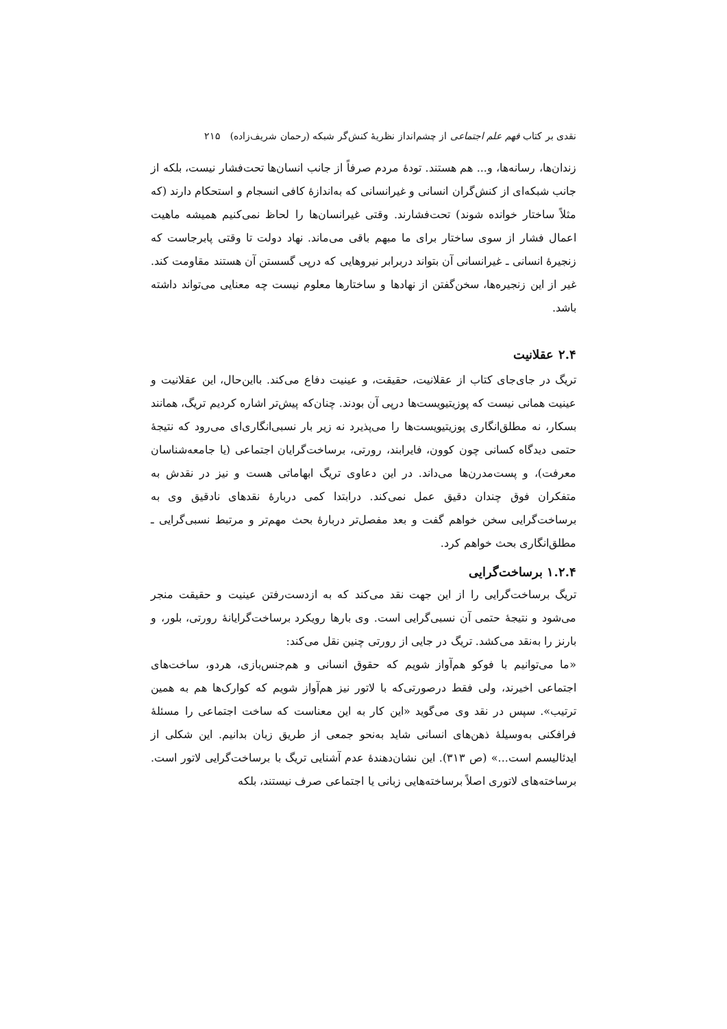نقدی بر کتاب فهم علم اجتماعی از چشم‌انداز نظریهٔ کنش‌گر شبکه (رحمان شریف‌زاده) ۲۱۵
زندان‌ها، رسانه‌ها، و... هم هستند. تودهٔ مردم صرفاً از جانب انسان‌ها تحت‌فشار نیست، بلکه از جانب شبکه‌ای از کنش‌گران انسانی و غیرانسانی که به‌اندازهٔ کافی انسجام و استحکام دارند (که مثلاً ساختار خوانده شوند) تحت‌فشارند. وقتی غیرانسان‌ها را لحاظ نمی‌کنیم همیشه ماهیت اعمال فشار از سوی ساختار برای ما مبهم باقی می‌ماند. نهاد دولت تا وقتی پابرجاست که زنجیرهٔ انسانی ـ غیرانسانی آن بتواند دربرابر نیروهایی که درپی گسستن آن هستند مقاومت کند. غیر از این زنجیره‌ها، سخن‌گفتن از نهادها و ساختارها معلوم نیست چه معنایی می‌تواند داشته باشد.
۲.۴ عقلانیت
تریگ در جای‌جای کتاب از عقلانیت، حقیقت، و عینیت دفاع می‌کند. بااین‌حال، این عقلانیت و عینیت همانی نیست که پوزیتیویست‌ها درپی آن بودند. چنان‌که پیش‌تر اشاره کردیم تریگ، همانند بسکار، نه مطلق‌انگاری پوزیتیویست‌ها را می‌پذیرد نه زیر بار نسبی‌انگاری‌ای می‌رود که نتیجهٔ حتمی دیدگاه کسانی چون کوون، فایرابند، رورتی، برساخت‌گرایان اجتماعی (یا جامعه‌شناسان معرفت)، و پست‌مدرن‌ها می‌داند. در این دعاوی تریگ ابهاماتی هست و نیز در نقدش به متفکران فوق چندان دقیق عمل نمی‌کند. درابتدا کمی دربارهٔ نقدهای نادقیق وی به برساخت‌گرایی سخن خواهم گفت و بعد مفصل‌تر دربارهٔ بحث مهم‌تر و مرتبط نسبی‌گرایی ـ مطلق‌انگاری بحث خواهم کرد.
۱.۲.۴ برساخت‌گرایی
تریگ برساخت‌گرایی را از این جهت نقد می‌کند که به ازدست‌رفتن عینیت و حقیقت منجر می‌شود و نتیجهٔ حتمی آن نسبی‌گرایی است. وی بارها رویکرد برساخت‌گرایانهٔ رورتی، بلور، و بارنز را به‌نقد می‌کشد. تریگ در جایی از رورتی چنین نقل می‌کند:
«ما می‌توانیم با فوکو هم‌آواز شویم که حقوق انسانی و هم‌جنس‌بازی، هردو، ساخت‌های اجتماعی اخیرند، ولی فقط درصورتی‌که با لاتور نیز هم‌آواز شویم که کوارک‌ها هم به همین ترتیب». سپس در نقد وی می‌گوید «این کار به این معناست که ساخت اجتماعی را مسئلهٔ فرافکنی به‌وسیلهٔ ذهن‌های انسانی شاید به‌نحو جمعی از طریق زبان بدانیم. این شکلی از ایدئالیسم است...» (ص ۳۱۳). این نشان‌دهندهٔ عدم آشنایی تریگ با برساخت‌گرایی لاتور است. برساخته‌های لاتوری اصلاً برساخته‌هایی زبانی یا اجتماعی صرف نیستند، بلکه